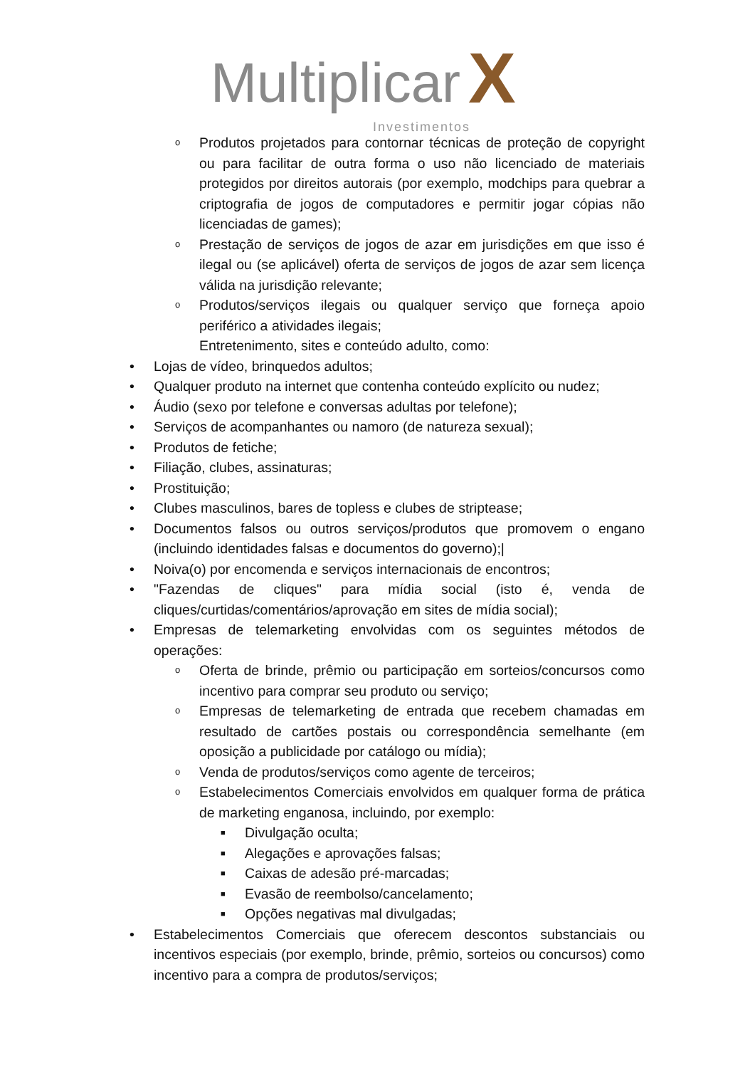Multiplicar X
Investimentos
o Produtos projetados para contornar técnicas de proteção de copyright ou para facilitar de outra forma o uso não licenciado de materiais protegidos por direitos autorais (por exemplo, modchips para quebrar a criptografia de jogos de computadores e permitir jogar cópias não licenciadas de games);
o Prestação de serviços de jogos de azar em jurisdições em que isso é ilegal ou (se aplicável) oferta de serviços de jogos de azar sem licença válida na jurisdição relevante;
o Produtos/serviços ilegais ou qualquer serviço que forneça apoio periférico a atividades ilegais;
Entretenimento, sites e conteúdo adulto, como:
• Lojas de vídeo, brinquedos adultos;
• Qualquer produto na internet que contenha conteúdo explícito ou nudez;
• Áudio (sexo por telefone e conversas adultas por telefone);
• Serviços de acompanhantes ou namoro (de natureza sexual);
• Produtos de fetiche;
• Filiação, clubes, assinaturas;
• Prostituição;
• Clubes masculinos, bares de topless e clubes de striptease;
• Documentos falsos ou outros serviços/produtos que promovem o engano (incluindo identidades falsas e documentos do governo);|
• Noiva(o) por encomenda e serviços internacionais de encontros;
• "Fazendas de cliques" para mídia social (isto é, venda de cliques/curtidas/comentários/aprovação em sites de mídia social);
• Empresas de telemarketing envolvidas com os seguintes métodos de operações:
o Oferta de brinde, prêmio ou participação em sorteios/concursos como incentivo para comprar seu produto ou serviço;
o Empresas de telemarketing de entrada que recebem chamadas em resultado de cartões postais ou correspondência semelhante (em oposição a publicidade por catálogo ou mídia);
o Venda de produtos/serviços como agente de terceiros;
o Estabelecimentos Comerciais envolvidos em qualquer forma de prática de marketing enganosa, incluindo, por exemplo:
■ Divulgação oculta;
■ Alegações e aprovações falsas;
■ Caixas de adesão pré-marcadas;
■ Evasão de reembolso/cancelamento;
■ Opções negativas mal divulgadas;
• Estabelecimentos Comerciais que oferecem descontos substanciais ou incentivos especiais (por exemplo, brinde, prêmio, sorteios ou concursos) como incentivo para a compra de produtos/serviços;